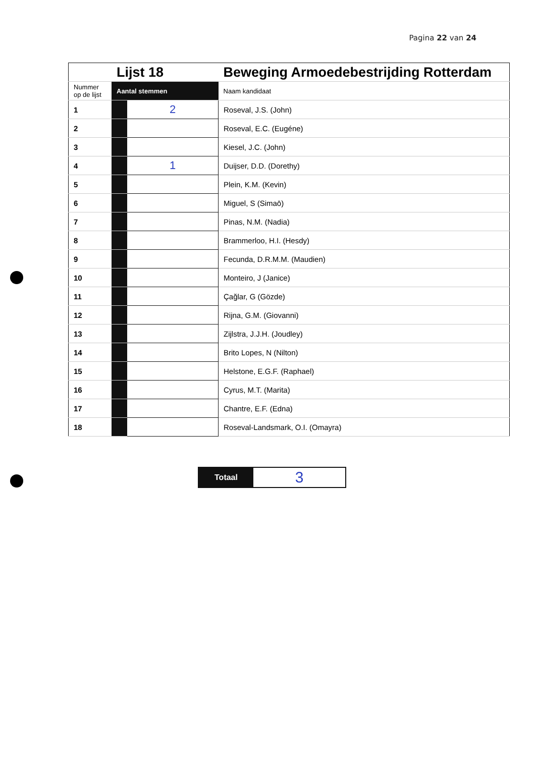Pagina 22 van 24
| | Lijst 18 | | Beweging Armoedebestrijding Rotterdam |
| Nummer op de lijst | Aantal stemmen | | Naam kandidaat |
| 1 | | 2 | Roseval, J.S. (John) |
| 2 | | | Roseval, E.C. (Eugéne) |
| 3 | | | Kiesel, J.C. (John) |
| 4 | | 1 | Duijser, D.D. (Dorethy) |
| 5 | | | Plein, K.M. (Kevin) |
| 6 | | | Miguel, S (Simaō) |
| 7 | | | Pinas, N.M. (Nadia) |
| 8 | | | Brammerloo, H.I. (Hesdy) |
| 9 | | | Fecunda, D.R.M.M. (Maudien) |
| 10 | | | Monteiro, J (Janice) |
| 11 | | | Çağlar, G (Gözde) |
| 12 | | | Rijna, G.M. (Giovanni) |
| 13 | | | Zijlstra, J.J.H. (Joudley) |
| 14 | | | Brito Lopes, N (Nilton) |
| 15 | | | Helstone, E.G.F. (Raphael) |
| 16 | | | Cyrus, M.T. (Marita) |
| 17 | | | Chantre, E.F. (Edna) |
| 18 | | | Roseval-Landsmark, O.I. (Omayra) |
Totaal
3